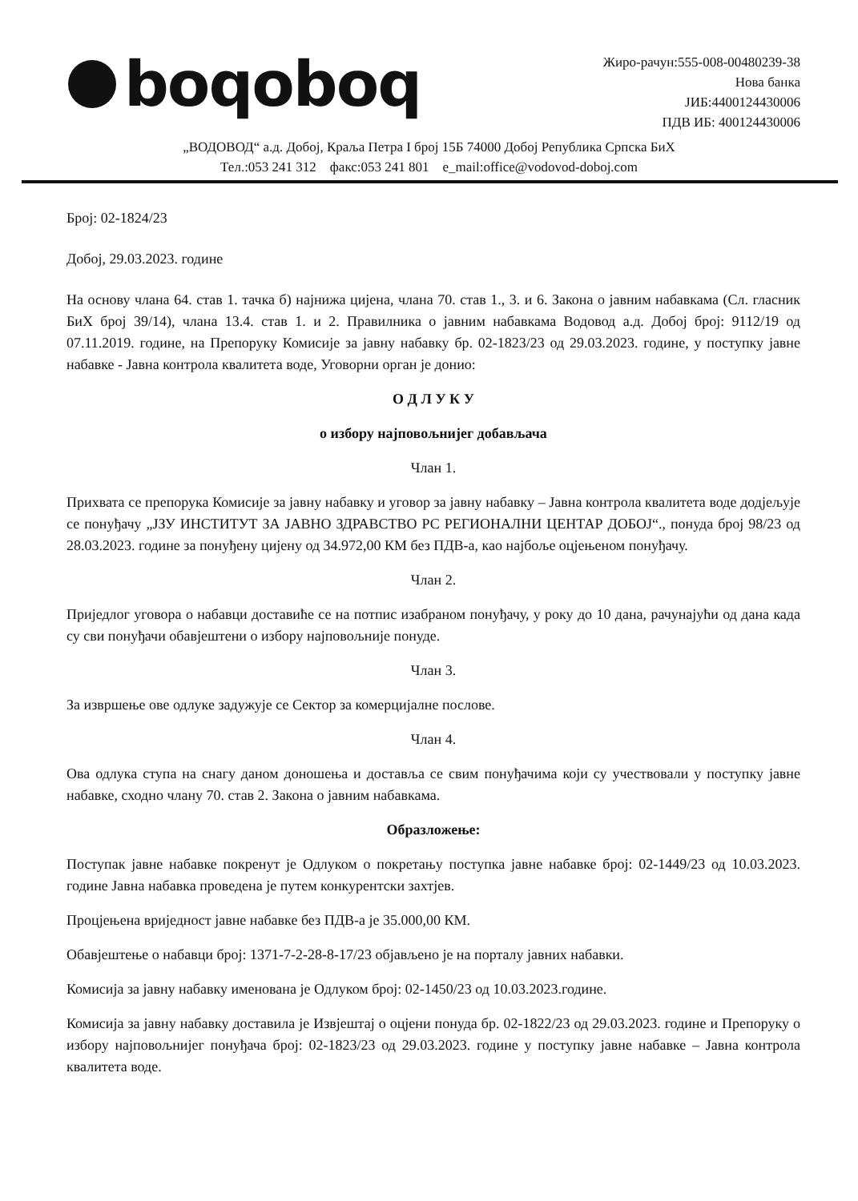boqoboq
Жиро-рачун:555-008-00480239-38
Нова банка
ЈИБ:4400124430006
ПДВ ИБ: 400124430006
„ВОДОВОД“ а.д. Добој, Краља Петра I број 15Б 74000 Добој Република Српска БиХ
Тел.:053 241 312 факс:053 241 801 e_mail:office@vodovod-doboj.com
Број: 02-1824/23
Добој, 29.03.2023. године
На основу члана 64. став 1. тачка б) најнижа цијена, члана 70. став 1., 3. и 6. Закона о јавним набавкама (Сл. гласник БиХ број 39/14), члана 13.4. став 1. и 2. Правилника о јавним набавкама Водовод а.д. Добој број: 9112/19 од 07.11.2019. године, на Препоруку Комисије за јавну набавку бр. 02-1823/23 од 29.03.2023. године, у поступку јавне набавке - Јавна контрола квалитета воде, Уговорни орган је донио:
О Д Л У К У
о избору најповољнијег добављача
Члан 1.
Прихвата се препорука Комисије за јавну набавку и уговор за јавну набавку – Јавна контрола квалитета воде додјељује се понуђачу „ЈЗУ ИНСТИТУТ ЗА ЈАВНО ЗДРАВСТВО РС РЕГИОНАЛНИ ЦЕНТАР ДОБОЈ“., понуда број 98/23 од 28.03.2023. године за понуђену цијену од 34.972,00 КМ без ПДВ-а, као најбоље оцјењеном понуђачу.
Члан 2.
Приједлог уговора о набавци доставиће се на потпис изабраном понуђачу, у року до 10 дана, рачунајући од дана када су сви понуђачи обавјештени о избору најповољније понуде.
Члан 3.
За извршење ове одлуке задужује се Сектор за комерцијалне послове.
Члан 4.
Ова одлука ступа на снагу даном доношења и доставља се свим понуђачима који су учествовали у поступку јавне набавке, сходно члану 70. став 2. Закона о јавним набавкама.
Образложење:
Поступак јавне набавке покренут је Одлуком о покретању поступка јавне набавке број: 02-1449/23 од 10.03.2023. године Јавна набавка проведена је путем конкурентски захтјев.
Процјењена вриједност јавне набавке без ПДВ-а је 35.000,00 КМ.
Обавјештење о набавци број: 1371-7-2-28-8-17/23 објављено је на порталу јавних набавки.
Комисија за јавну набавку именована је Одлуком број: 02-1450/23 од 10.03.2023.године.
Комисија за јавну набавку доставила је Извјештај о оцјени понуда бр. 02-1822/23 од 29.03.2023. године и Препоруку о избору најповољнијег понуђача број: 02-1823/23 од 29.03.2023. године у поступку јавне набавке – Јавна контрола квалитета воде.